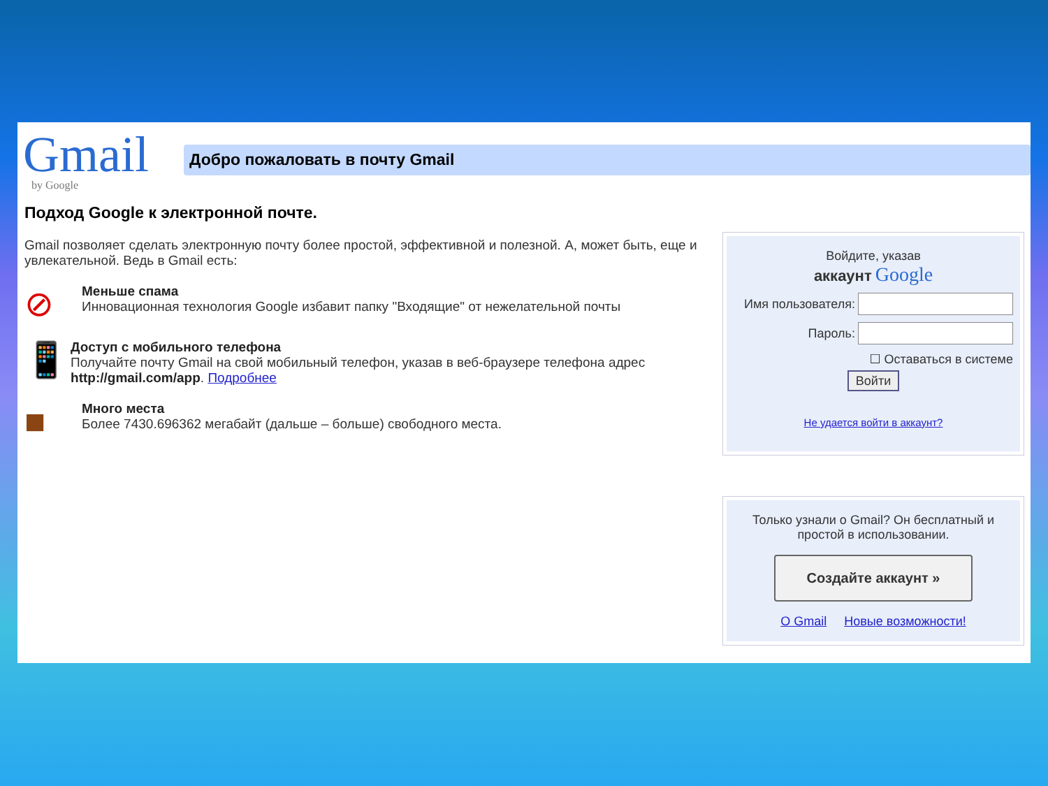Gmail
by Google
Добро пожаловать в почту Gmail
Подход Google к электронной почте.
Gmail позволяет сделать электронную почту более простой, эффективной и полезной. А, может быть, еще и увлекательной. Ведь в Gmail есть:
⊘
Меньше спама
Инновационная технология Google избавит папку "Входящие" от нежелательной почты
📱
Доступ с мобильного телефона
Получайте почту Gmail на свой мобильный телефон, указав в веб-браузере телефона адрес http://gmail.com/app. Подробнее
■
Много места
Более 7430.696362 мегабайт (дальше – больше) свободного места.
Войдите, указав
аккаунт Google
Имя пользователя:
Пароль:
☐ Оставаться в системе
Войти
Не удается войти в аккаунт?
Только узнали о Gmail? Он бесплатный и простой в использовании.
Создайте аккаунт »
О Gmail Новые возможности!